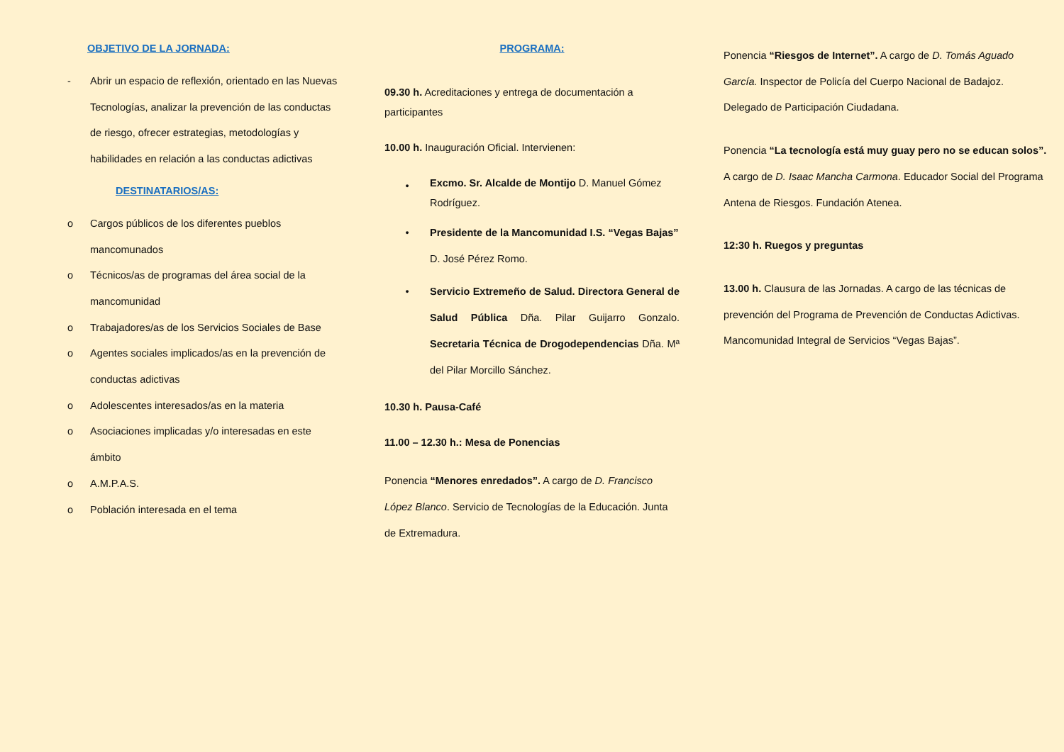OBJETIVO DE LA JORNADA:
- Abrir un espacio de reflexión, orientado en las Nuevas Tecnologías, analizar la prevención de las conductas de riesgo, ofrecer estrategias, metodologías y habilidades en relación a las conductas adictivas
DESTINATARIOS/AS:
o Cargos públicos de los diferentes pueblos mancomunados
o Técnicos/as de programas del área social de la mancomunidad
o Trabajadores/as de los Servicios Sociales de Base
o Agentes sociales implicados/as en la prevención de conductas adictivas
o Adolescentes interesados/as en la materia
o Asociaciones implicadas y/o interesadas en este ámbito
o A.M.P.A.S.
o Población interesada en el tema
PROGRAMA:
09.30 h. Acreditaciones y entrega de documentación a participantes
10.00 h. Inauguración Oficial. Intervienen:
• Excmo. Sr. Alcalde de Montijo D. Manuel Gómez Rodríguez.
• Presidente de la Mancomunidad I.S. “Vegas Bajas” D. José Pérez Romo.
• Servicio Extremeño de Salud. Directora General de Salud Pública Dña. Pilar Guijarro Gonzalo. Secretaria Técnica de Drogodependencias Dña. Mª del Pilar Morcillo Sánchez.
10.30 h. Pausa-Café
11.00 – 12.30 h.: Mesa de Ponencias
Ponencia “Menores enredados”. A cargo de D. Francisco López Blanco. Servicio de Tecnologías de la Educación. Junta de Extremadura.
Ponencia “Riesgos de Internet”. A cargo de D. Tomás Aguado García. Inspector de Policía del Cuerpo Nacional de Badajoz. Delegado de Participación Ciudadana.
Ponencia “La tecnología está muy guay pero no se educan solos”. A cargo de D. Isaac Mancha Carmona. Educador Social del Programa Antena de Riesgos. Fundación Atenea.
12:30 h. Ruegos y preguntas
13.00 h. Clausura de las Jornadas. A cargo de las técnicas de prevención del Programa de Prevención de Conductas Adictivas. Mancomunidad Integral de Servicios “Vegas Bajas”.